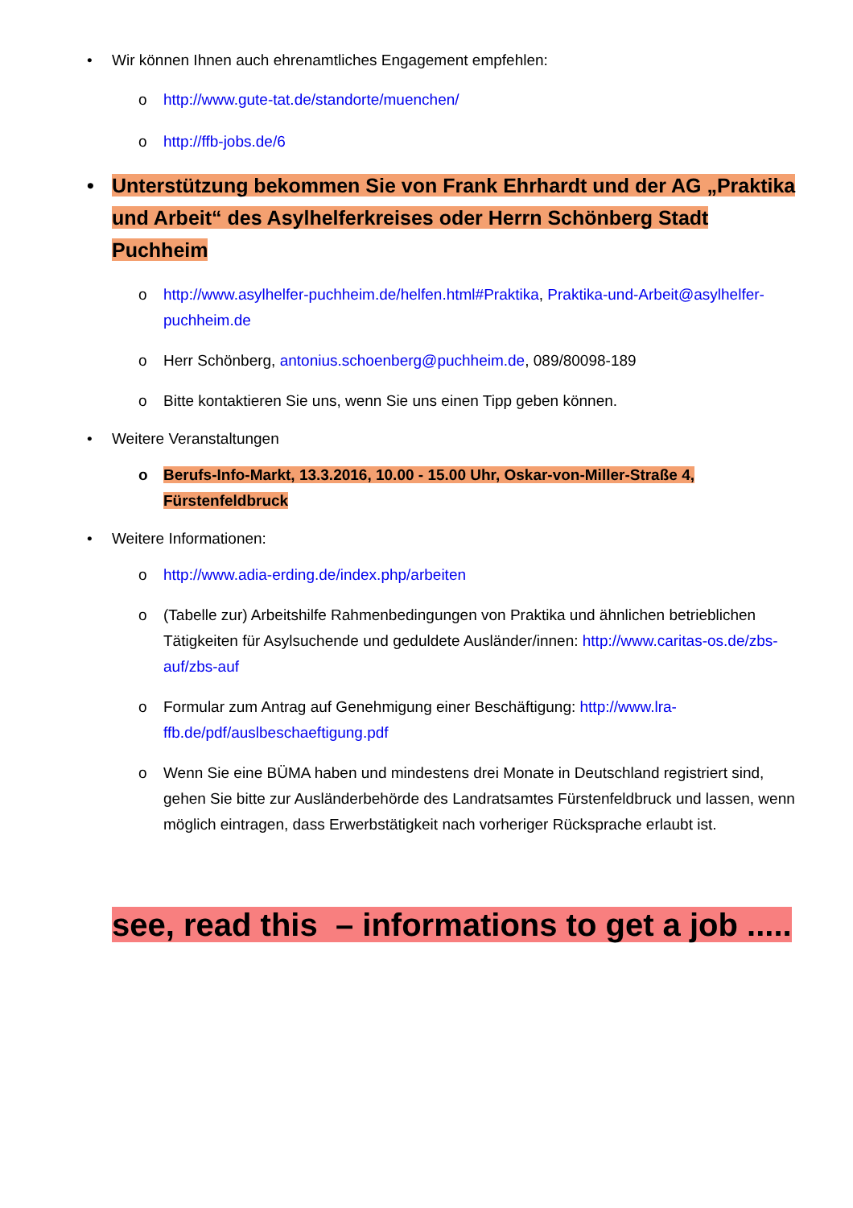• Wir können Ihnen auch ehrenamtliches Engagement empfehlen:
o http://www.gute-tat.de/standorte/muenchen/
o http://ffb-jobs.de/6
• Unterstützung bekommen Sie von Frank Ehrhardt und der AG „Praktika und Arbeit“ des Asylhelferkreises oder Herrn Schönberg Stadt Puchheim
o http://www.asylhelfer-puchheim.de/helfen.html#Praktika, Praktika-und-Arbeit@asylhelfer-puchheim.de
o Herr Schönberg, antonius.schoenberg@puchheim.de, 089/80098-189
o Bitte kontaktieren Sie uns, wenn Sie uns einen Tipp geben können.
• Weitere Veranstaltungen
o Berufs-Info-Markt, 13.3.2016, 10.00 - 15.00 Uhr, Oskar-von-Miller-Straße 4, Fürstenfeldbruck
• Weitere Informationen:
o http://www.adia-erding.de/index.php/arbeiten
o (Tabelle zur) Arbeitshilfe Rahmenbedingungen von Praktika und ähnlichen betrieblichen Tätigkeiten für Asylsuchende und geduldete Ausländer/innen: http://www.caritas-os.de/zbs-auf/zbs-auf
o Formular zum Antrag auf Genehmigung einer Beschäftigung: http://www.lra-ffb.de/pdf/auslbeschaeftigung.pdf
o Wenn Sie eine BÜMA haben und mindestens drei Monate in Deutschland registriert sind, gehen Sie bitte zur Ausländerbehörde des Landratsamtes Fürstenfeldbruck und lassen, wenn möglich eintragen, dass Erwerbstätigkeit nach vorheriger Rücksprache erlaubt ist.
see, read this – informations to get a job .....